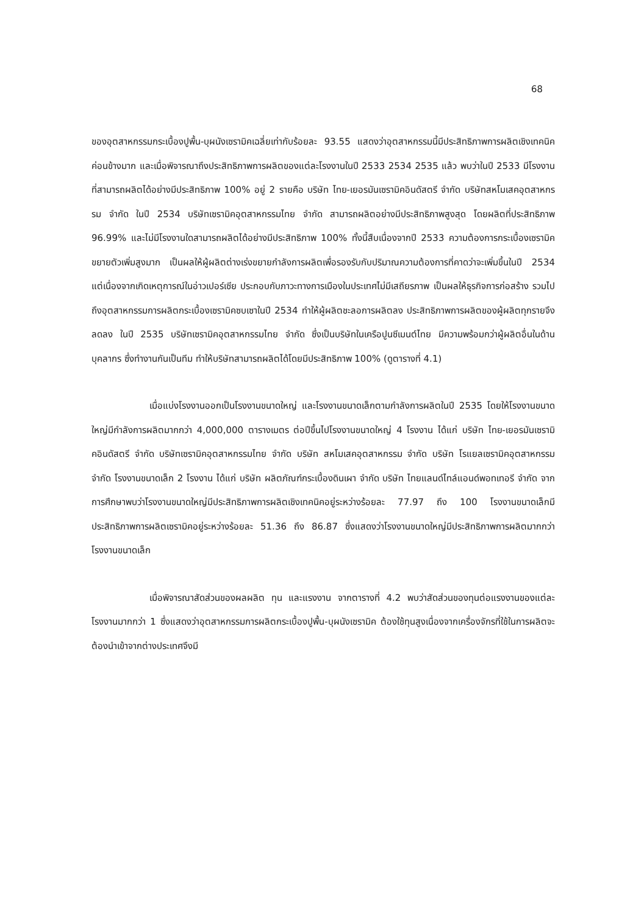68
ของอุตสาหกรรมกระเบื้องปูพื้น-บุผนังเซรามิคเฉลี่ยเท่ากับร้อยละ 93.55 แสดงว่าอุตสาหกรรมนี้มีประสิทธิภาพการผลิตเชิงเทคนิคค่อนข้างมาก และเมื่อพิจารณาถึงประสิทธิภาพการผลิตของแต่ละโรงงานในปี 2533 2534 2535 แล้ว พบว่าในปี 2533 มีโรงงานที่สามารถผลิตได้อย่างมีประสิทธิภาพ 100% อยู่ 2 รายคือ บริษัท ไทย-เยอรมันเซรามิคอินดัสตรี จำกัด บริษัทสหโมเสคอุตสาหกรรม จำกัด ในปี 2534 บริษัทเซรามิคอุตสาหกรรมไทย จำกัด สามารถผลิตอย่างมีประสิทธิภาพสูงสุด โดยผลิตที่ประสิทธิภาพ 96.99% และไม่มีโรงงานใดสามารถผลิตได้อย่างมีประสิทธิภาพ 100% ทั้งนี้สืบเนื่องจากปี 2533 ความต้องการกระเบื้องเซรามิคขยายตัวเพิ่มสูงมาก เป็นผลให้ผู้ผลิตต่างเร่งขยายกำลังการผลิตเพื่อรองรับกับปริมาณความต้องการที่คาดว่าจะเพิ่มขึ้นในปี 2534 แต่เนื่องจากเกิดเหตุการณ์ในอ่าวเปอร์เซีย ประกอบกับภาวะทางการเมืองในประเทศไม่มีเสถียรภาพ เป็นผลให้ธุรกิจการก่อสร้าง รวมไปถึงอุตสาหกรรมการผลิตกระเบื้องเซรามิคซบเซาในปี 2534 ทำให้ผู้ผลิตชะลอการผลิตลง ประสิทธิภาพการผลิตของผู้ผลิตทุกรายจึงลดลง ในปี 2535 บริษัทเซรามิคอุตสาหกรรมไทย จำกัด ซึ่งเป็นบริษัทในเครือปูนซีเมนต์ไทย มีความพร้อมกว่าผู้ผลิตอื่นในด้านบุคลากร ซึ่งทำงานกันเป็นทีม ทำให้บริษัทสามารถผลิตได้โดยมีประสิทธิภาพ 100% (ดูตารางที่ 4.1)
เมื่อแบ่งโรงงานออกเป็นโรงงานขนาดใหญ่ และโรงงานขนาดเล็กตามกำลังการผลิตในปี 2535 โดยให้โรงงานขนาดใหญ่มีกำลังการผลิตมากกว่า 4,000,000 ตารางเมตร ต่อปีขึ้นไปโรงงานขนาดใหญ่ 4 โรงงาน ได้แก่ บริษัท ไทย-เยอรมันเซรามิคอินดัสตรี จำกัด บริษัทเซรามิคอุตสาหกรรมไทย จำกัด บริษัท สหโมเสคอุตสาหกรรม จำกัด บริษัท โรแยลเซรามิคอุตสาหกรรม จำกัด โรงงานขนาดเล็ก 2 โรงงาน ได้แก่ บริษัท ผลิตภัณฑ์กระเบื้องดินเผา จำกัด บริษัท ไทยแลนด์ไทล์แอนด์พอทเทอรี จำกัด จากการศึกษาพบว่าโรงงานขนาดใหญ่มีประสิทธิภาพการผลิตเชิงเทคนิคอยู่ระหว่างร้อยละ 77.97 ถึง 100 โรงงานขนาดเล็กมีประสิทธิภาพการผลิตเซรามิคอยู่ระหว่างร้อยละ 51.36 ถึง 86.87 ซึ่งแสดงว่าโรงงานขนาดใหญ่มีประสิทธิภาพการผลิตมากกว่าโรงงานขนาดเล็ก
เมื่อพิจารณาสัดส่วนของผลผลิต ทุน และแรงงาน จากตารางที่ 4.2 พบว่าสัดส่วนของทุนต่อแรงงานของแต่ละโรงงานมากกว่า 1 ซึ่งแสดงว่าอุตสาหกรรมการผลิตกระเบื้องปูพื้น-บุผนังเซรามิค ต้องใช้ทุนสูงเนื่องจากเครื่องจักรที่ใช้ในการผลิตจะต้องนำเข้าจากต่างประเทศจึงมี